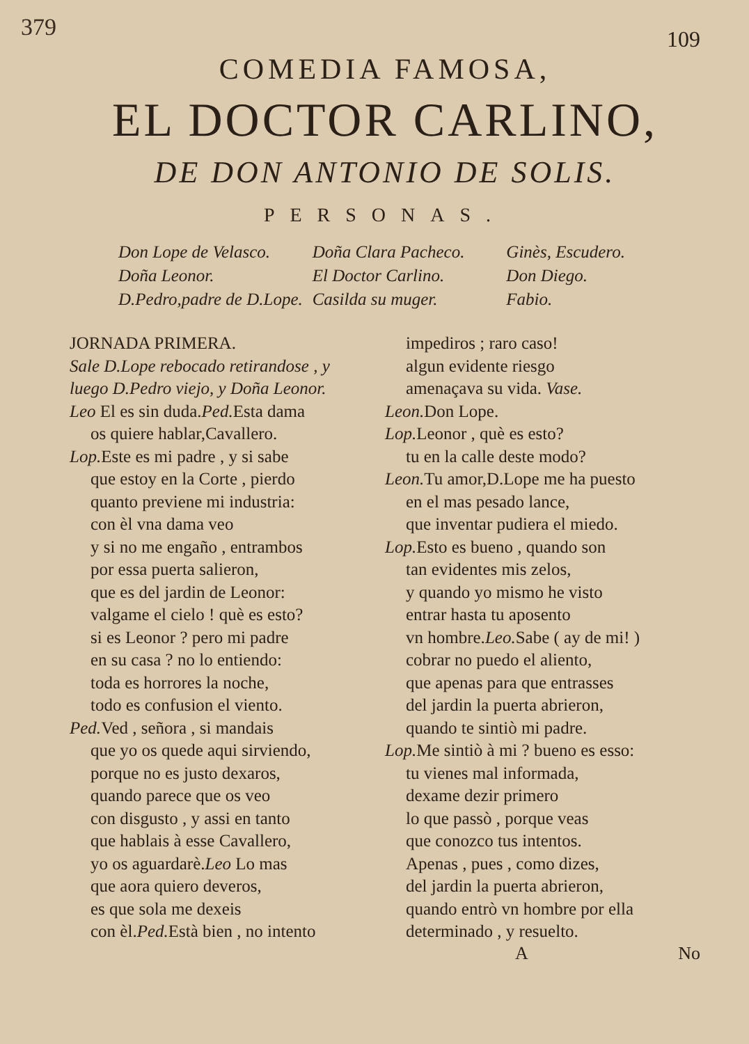379
109
COMEDIA FAMOSA,
EL DOCTOR CARLINO,
DE DON ANTONIO DE SOLIS.
PERSONAS.
Don Lope de Velasco.
Doña Leonor.
D.Pedro,padre de D.Lope.
Doña Clara Pacheco.
El Doctor Carlino.
Casilda su muger.
Ginès, Escudero.
Don Diego.
Fabio.
JORNADA PRIMERA.
Sale D.Lope rebocado retirandose , y luego D.Pedro viejo, y Doña Leonor.
Leo El es sin duda.Ped. Esta dama
os quiere hablar,Cavallero.
Lop. Este es mi padre , y si sabe
que estoy en la Corte , pierdo
quanto previene mi industria:
con èl vna dama veo
y si no me engaño , entrambos
por essa puerta salieron,
que es del jardin de Leonor:
valgame el cielo ! què es esto?
si es Leonor ? pero mi padre
en su casa ? no lo entiendo:
toda es horrores la noche,
todo es confusion el viento.
Ped. Ved , señora , si mandais
que yo os quede aqui sirviendo,
porque no es justo dexaros,
quando parece que os veo
con disgusto , y assi en tanto
que hablais à esse Cavallero,
yo os aguardarè.Leo Lo mas
que aora quiero deveros,
es que sola me dexeis
con èl.Ped. Està bien , no intento
impediros ; raro caso!
algun evidente riesgo
amenaçava su vida. Vase.
Leon. Don Lope.
Lop. Leonor , què es esto?
tu en la calle deste modo?
Leon. Tu amor,D.Lope me ha puesto
en el mas pesado lance,
que inventar pudiera el miedo.
Lop. Esto es bueno , quando son
tan evidentes mis zelos,
y quando yo mismo he visto
entrar hasta tu aposento
vn hombre.Leo. Sabe ( ay de mi! )
cobrar no puedo el aliento,
que apenas para que entrasses
del jardin la puerta abrieron,
quando te sintiò mi padre.
Lop. Me sintiò à mi ? bueno es esso:
tu vienes mal informada,
dexame dezir primero
lo que passò , porque veas
que conozco tus intentos.
Apenas , pues , como dizes,
del jardin la puerta abrieron,
quando entrò vn hombre por ella
determinado , y resuelto.
A No